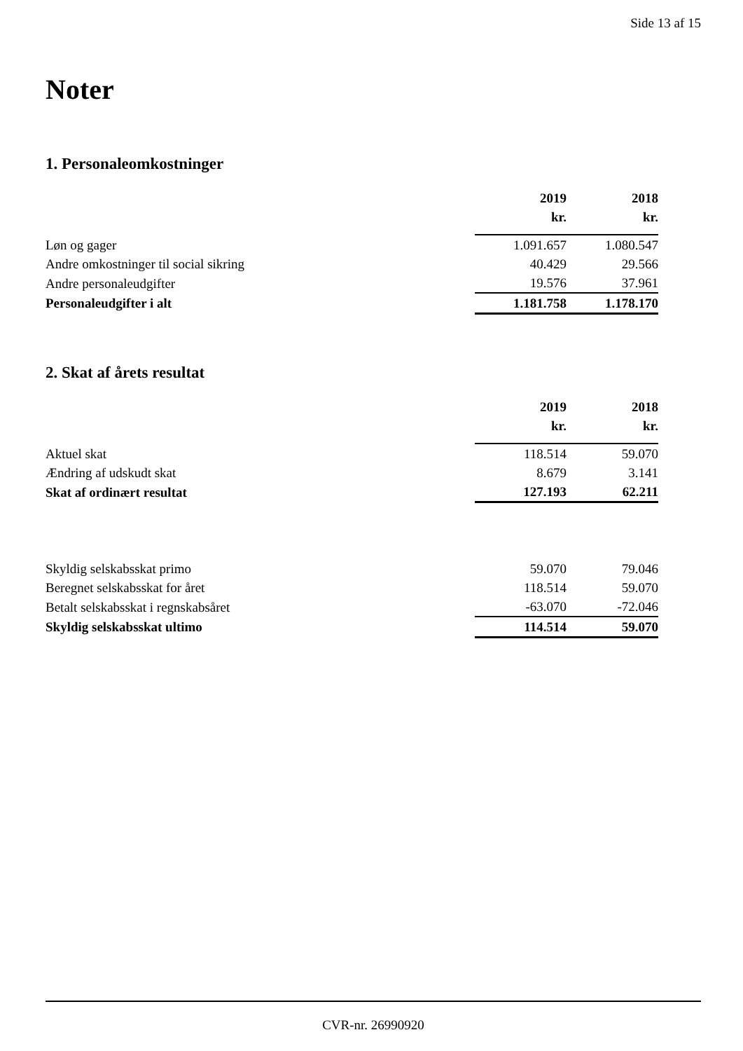Side 13 af 15
Noter
1. Personaleomkostninger
| | 2019 | 2018 |
| | kr. | kr. |
| Løn og gager | 1.091.657 | 1.080.547 |
| Andre omkostninger til social sikring | 40.429 | 29.566 |
| Andre personaleudgifter | 19.576 | 37.961 |
| Personaleudgifter i alt | 1.181.758 | 1.178.170 |
2. Skat af årets resultat
| | 2019 | 2018 |
| | kr. | kr. |
| Aktuel skat | 118.514 | 59.070 |
| Ændring af udskudt skat | 8.679 | 3.141 |
| Skat af ordinært resultat | 127.193 | 62.211 |
| Skyldig selskabsskat primo | 59.070 | 79.046 |
| Beregnet selskabsskat for året | 118.514 | 59.070 |
| Betalt selskabsskat i regnskabsåret | -63.070 | -72.046 |
| Skyldig selskabsskat ultimo | 114.514 | 59.070 |
CVR-nr. 26990920